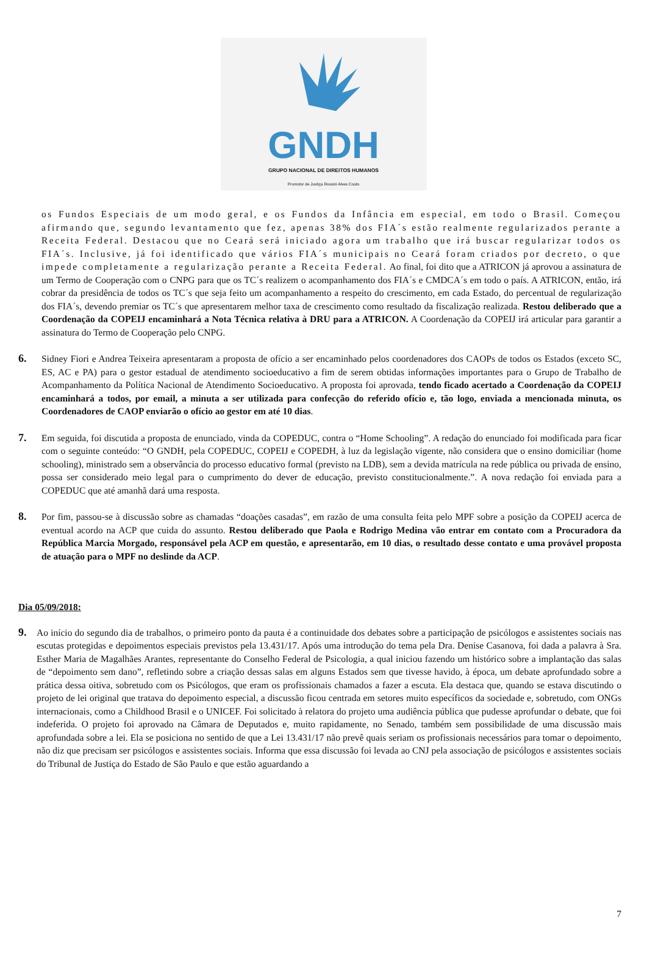GNDH
GRUPO NACIONAL DE DIREITOS HUMANOS
Promotor de Justiça Rossini Alves Couto
os Fundos Especiais de um modo geral, e os Fundos da Infância em especial, em todo o Brasil. Começou afirmando que, segundo levantamento que fez, apenas 38% dos FIA´s estão realmente regularizados perante a Receita Federal. Destacou que no Ceará será iniciado agora um trabalho que irá buscar regularizar todos os FIA´s. Inclusive, já foi identificado que vários FIA´s municipais no Ceará foram criados por decreto, o que impede completamente a regularização perante a Receita Federal. Ao final, foi dito que a ATRICON já aprovou a assinatura de um Termo de Cooperação com o CNPG para que os TC´s realizem o acompanhamento dos FIA´s e CMDCA´s em todo o país. A ATRICON, então, irá cobrar da presidência de todos os TC´s que seja feito um acompanhamento a respeito do crescimento, em cada Estado, do percentual de regularização dos FIA´s, devendo premiar os TC´s que apresentarem melhor taxa de crescimento como resultado da fiscalização realizada. Restou deliberado que a Coordenação da COPEIJ encaminhará a Nota Técnica relativa à DRU para a ATRICON. A Coordenação da COPEIJ irá articular para garantir a assinatura do Termo de Cooperação pelo CNPG.
6.
Sidney Fiori e Andrea Teixeira apresentaram a proposta de ofício a ser encaminhado pelos coordenadores dos CAOPs de todos os Estados (exceto SC, ES, AC e PA) para o gestor estadual de atendimento socioeducativo a fim de serem obtidas informações importantes para o Grupo de Trabalho de Acompanhamento da Política Nacional de Atendimento Socioeducativo. A proposta foi aprovada, tendo ficado acertado a Coordenação da COPEIJ encaminhará a todos, por email, a minuta a ser utilizada para confecção do referido ofício e, tão logo, enviada a mencionada minuta, os Coordenadores de CAOP enviarão o ofício ao gestor em até 10 dias.
7.
Em seguida, foi discutida a proposta de enunciado, vinda da COPEDUC, contra o “Home Schooling”. A redação do enunciado foi modificada para ficar com o seguinte conteúdo: “O GNDH, pela COPEDUC, COPEIJ e COPEDH, à luz da legislação vigente, não considera que o ensino domiciliar (home schooling), ministrado sem a observância do processo educativo formal (previsto na LDB), sem a devida matrícula na rede pública ou privada de ensino, possa ser considerado meio legal para o cumprimento do dever de educação, previsto constitucionalmente.”. A nova redação foi enviada para a COPEDUC que até amanhã dará uma resposta.
8.
Por fim, passou-se à discussão sobre as chamadas “doações casadas”, em razão de uma consulta feita pelo MPF sobre a posição da COPEIJ acerca de eventual acordo na ACP que cuida do assunto. Restou deliberado que Paola e Rodrigo Medina vão entrar em contato com a Procuradora da República Marcia Morgado, responsável pela ACP em questão, e apresentarão, em 10 dias, o resultado desse contato e uma provável proposta de atuação para o MPF no deslinde da ACP.
Dia 05/09/2018:
9.
Ao início do segundo dia de trabalhos, o primeiro ponto da pauta é a continuidade dos debates sobre a participação de psicólogos e assistentes sociais nas escutas protegidas e depoimentos especiais previstos pela 13.431/17. Após uma introdução do tema pela Dra. Denise Casanova, foi dada a palavra à Sra. Esther Maria de Magalhães Arantes, representante do Conselho Federal de Psicologia, a qual iniciou fazendo um histórico sobre a implantação das salas de “depoimento sem dano”, refletindo sobre a criação dessas salas em alguns Estados sem que tivesse havido, à época, um debate aprofundado sobre a prática dessa oitiva, sobretudo com os Psicólogos, que eram os profissionais chamados a fazer a escuta. Ela destaca que, quando se estava discutindo o projeto de lei original que tratava do depoimento especial, a discussão ficou centrada em setores muito específicos da sociedade e, sobretudo, com ONGs internacionais, como a Childhood Brasil e o UNICEF. Foi solicitado à relatora do projeto uma audiência pública que pudesse aprofundar o debate, que foi indeferida. O projeto foi aprovado na Câmara de Deputados e, muito rapidamente, no Senado, também sem possibilidade de uma discussão mais aprofundada sobre a lei. Ela se posiciona no sentido de que a Lei 13.431/17 não prevê quais seriam os profissionais necessários para tomar o depoimento, não diz que precisam ser psicólogos e assistentes sociais. Informa que essa discussão foi levada ao CNJ pela associação de psicólogos e assistentes sociais do Tribunal de Justiça do Estado de São Paulo e que estão aguardando a
7